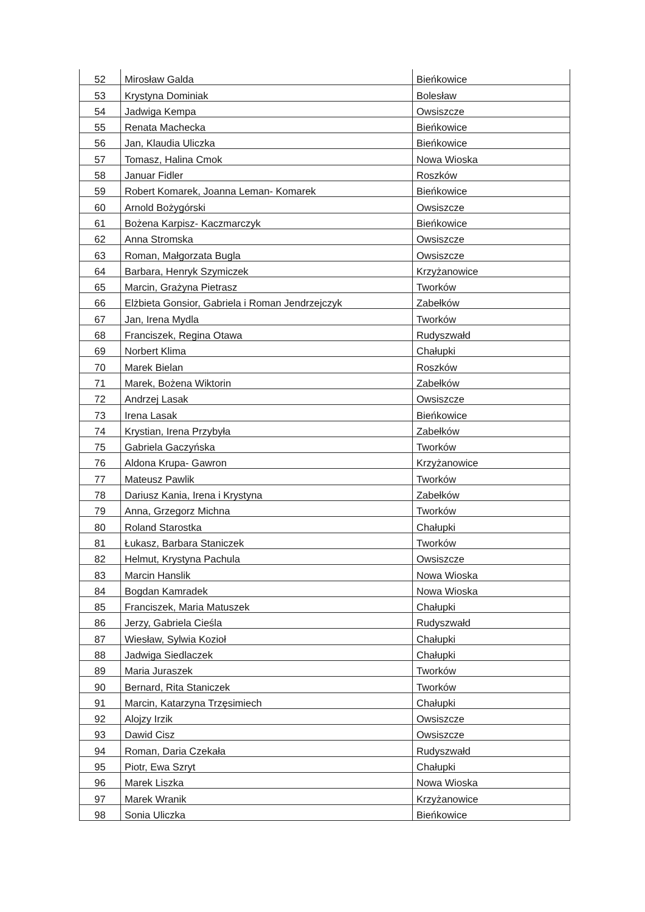| 52 | Mirosław Galda | Bieńkowice |
| 53 | Krystyna Dominiak | Bolesław |
| 54 | Jadwiga Kempa | Owsiszcze |
| 55 | Renata Machecka | Bieńkowice |
| 56 | Jan, Klaudia Uliczka | Bieńkowice |
| 57 | Tomasz, Halina Cmok | Nowa Wioska |
| 58 | Januar Fidler | Roszków |
| 59 | Robert Komarek, Joanna Leman- Komarek | Bieńkowice |
| 60 | Arnold Bożygórski | Owsiszcze |
| 61 | Bożena Karpisz- Kaczmarczyk | Bieńkowice |
| 62 | Anna Stromska | Owsiszcze |
| 63 | Roman, Małgorzata Bugla | Owsiszcze |
| 64 | Barbara, Henryk Szymiczek | Krzyżanowice |
| 65 | Marcin, Grażyna Pietrasz | Tworków |
| 66 | Elżbieta Gonsior, Gabriela i Roman Jendrzejczyk | Zabełków |
| 67 | Jan, Irena Mydla | Tworków |
| 68 | Franciszek, Regina Otawa | Rudyszwałd |
| 69 | Norbert Klima | Chałupki |
| 70 | Marek Bielan | Roszków |
| 71 | Marek, Bożena Wiktorin | Zabełków |
| 72 | Andrzej Lasak | Owsiszcze |
| 73 | Irena Lasak | Bieńkowice |
| 74 | Krystian, Irena Przybyła | Zabełków |
| 75 | Gabriela Gaczyńska | Tworków |
| 76 | Aldona Krupa- Gawron | Krzyżanowice |
| 77 | Mateusz Pawlik | Tworków |
| 78 | Dariusz Kania, Irena i Krystyna | Zabełków |
| 79 | Anna, Grzegorz Michna | Tworków |
| 80 | Roland Starostka | Chałupki |
| 81 | Łukasz, Barbara Staniczek | Tworków |
| 82 | Helmut, Krystyna Pachula | Owsiszcze |
| 83 | Marcin Hanslik | Nowa Wioska |
| 84 | Bogdan Kamradek | Nowa Wioska |
| 85 | Franciszek, Maria Matuszek | Chałupki |
| 86 | Jerzy, Gabriela Cieśla | Rudyszwałd |
| 87 | Wiesław, Sylwia Kozioł | Chałupki |
| 88 | Jadwiga Siedlaczek | Chałupki |
| 89 | Maria Juraszek | Tworków |
| 90 | Bernard, Rita Staniczek | Tworków |
| 91 | Marcin, Katarzyna Trzęsimiech | Chałupki |
| 92 | Alojzy Irzik | Owsiszcze |
| 93 | Dawid Cisz | Owsiszcze |
| 94 | Roman, Daria Czekała | Rudyszwałd |
| 95 | Piotr, Ewa Szryt | Chałupki |
| 96 | Marek Liszka | Nowa Wioska |
| 97 | Marek Wranik | Krzyżanowice |
| 98 | Sonia Uliczka | Bieńkowice |